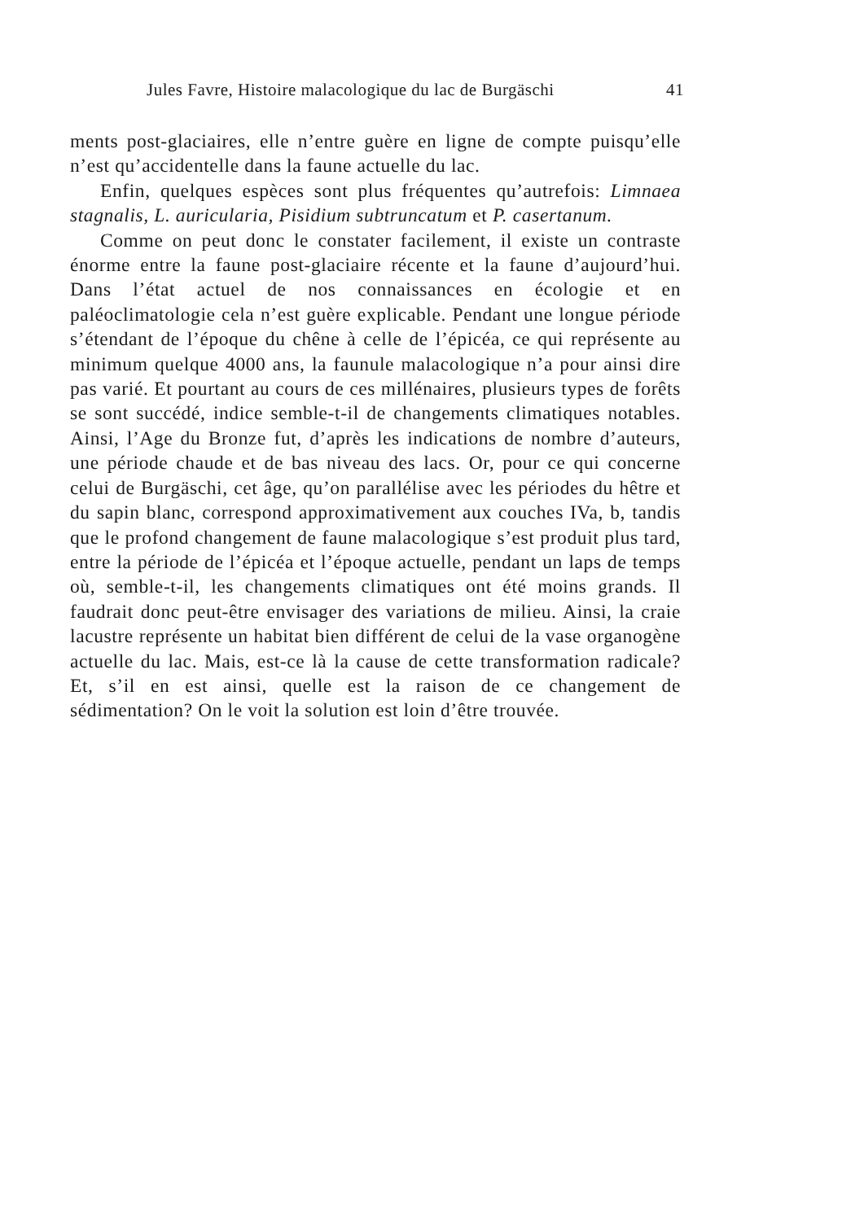Jules Favre, Histoire malacologique du lac de Burgäschi 41
ments post-glaciaires, elle n’entre guère en ligne de compte puis­qu’elle n’est qu’accidentelle dans la faune actuelle du lac.
Enfin, quelques espèces sont plus fréquentes qu’autrefois: Limnaea stagnalis, L. auricularia, Pisidium subtruncatum et P. ca­sertanum.
Comme on peut donc le constater facilement, il existe un con­traste énorme entre la faune post-glaciaire récente et la faune d’aujourd’hui. Dans l’état actuel de nos connaissances en écologie et en paléoclimatologie cela n’est guère explicable. Pendant une longue période s’étendant de l’époque du chêne à celle de l’épicéa, ce qui représente au minimum quelque 4000 ans, la faunule mala­cologique n’a pour ainsi dire pas varié. Et pourtant au cours de ces millénaires, plusieurs types de forêts se sont succédé, indice semble-t-il de changements climatiques notables. Ainsi, l’Age du Bronze fut, d’après les indications de nombre d’auteurs, une pé­riode chaude et de bas niveau des lacs. Or, pour ce qui concerne celui de Burgäschi, cet âge, qu’on parallélise avec les périodes du hêtre et du sapin blanc, correspond approximativement aux cou­ches IVa, b, tandis que le profond changement de faune malacolo­gique s’est produit plus tard, entre la période de l’épicéa et l’épo­que actuelle, pendant un laps de temps où, semble-t-il, les change­ments climatiques ont été moins grands. Il faudrait donc peut-être envisager des variations de milieu. Ainsi, la craie lacustre représente un habitat bien différent de celui de la vase organo­gène actuelle du lac. Mais, est-ce là la cause de cette transfor­mation radicale? Et, s’il en est ainsi, quelle est la raison de ce changement de sédimentation? On le voit la solution est loin d’être trouvée.